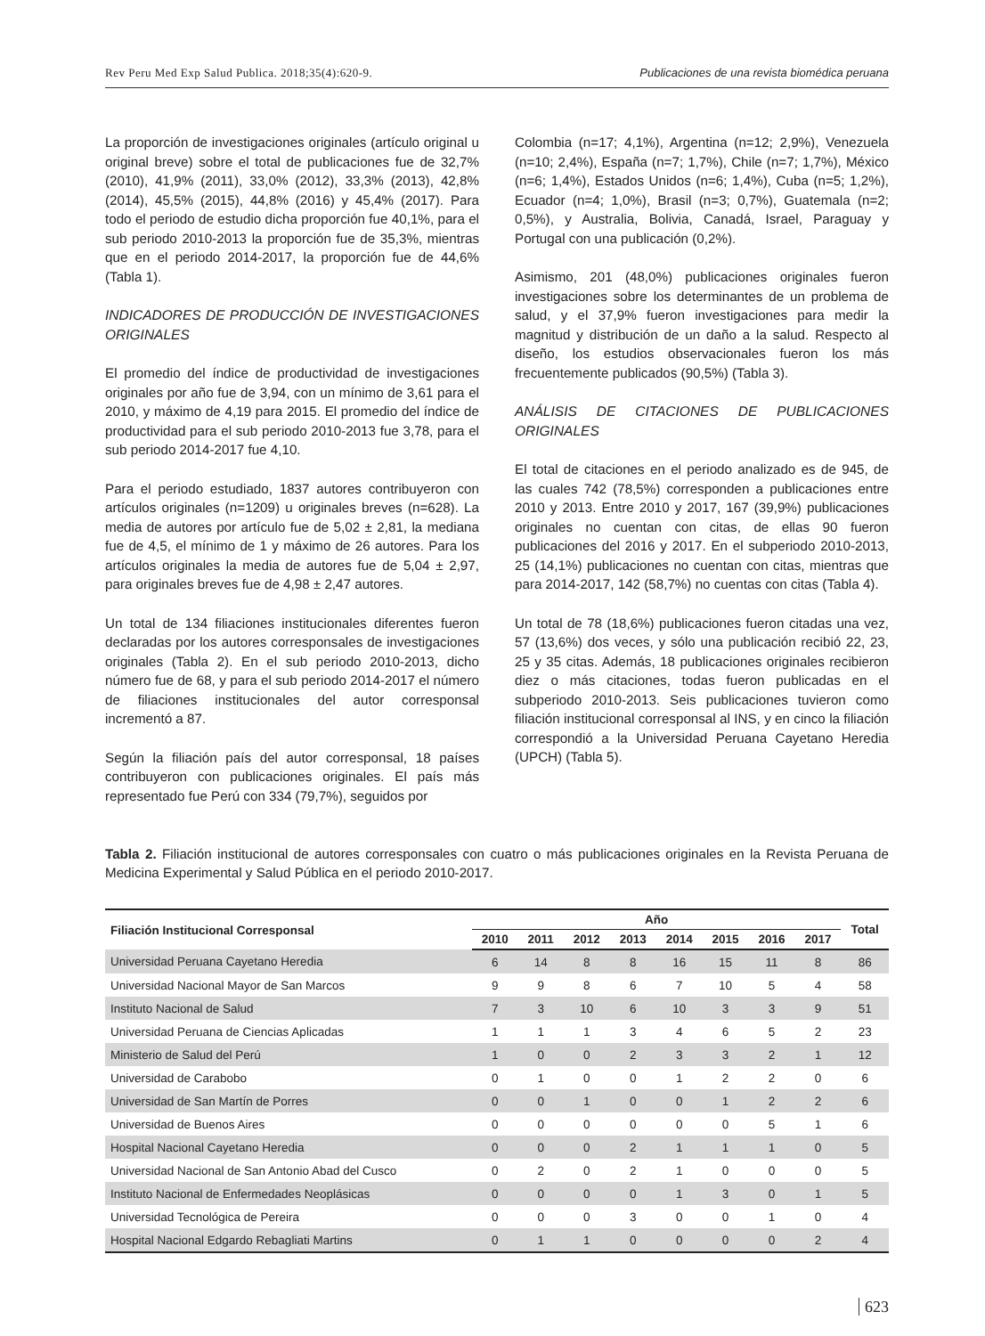Rev Peru Med Exp Salud Publica. 2018;35(4):620-9. Publicaciones de una revista biomédica peruana
La proporción de investigaciones originales (artículo original u original breve) sobre el total de publicaciones fue de 32,7% (2010), 41,9% (2011), 33,0% (2012), 33,3% (2013), 42,8% (2014), 45,5% (2015), 44,8% (2016) y 45,4% (2017). Para todo el periodo de estudio dicha proporción fue 40,1%, para el sub periodo 2010-2013 la proporción fue de 35,3%, mientras que en el periodo 2014-2017, la proporción fue de 44,6% (Tabla 1).
INDICADORES DE PRODUCCIÓN DE INVESTIGACIONES ORIGINALES
El promedio del índice de productividad de investigaciones originales por año fue de 3,94, con un mínimo de 3,61 para el 2010, y máximo de 4,19 para 2015. El promedio del índice de productividad para el sub periodo 2010-2013 fue 3,78, para el sub periodo 2014-2017 fue 4,10.
Para el periodo estudiado, 1837 autores contribuyeron con artículos originales (n=1209) u originales breves (n=628). La media de autores por artículo fue de 5,02 ± 2,81, la mediana fue de 4,5, el mínimo de 1 y máximo de 26 autores. Para los artículos originales la media de autores fue de 5,04 ± 2,97, para originales breves fue de 4,98 ± 2,47 autores.
Un total de 134 filiaciones institucionales diferentes fueron declaradas por los autores corresponsales de investigaciones originales (Tabla 2). En el sub periodo 2010-2013, dicho número fue de 68, y para el sub periodo 2014-2017 el número de filiaciones institucionales del autor corresponsal incrementó a 87.
Según la filiación país del autor corresponsal, 18 países contribuyeron con publicaciones originales. El país más representado fue Perú con 334 (79,7%), seguidos por
Colombia (n=17; 4,1%), Argentina (n=12; 2,9%), Venezuela (n=10; 2,4%), España (n=7; 1,7%), Chile (n=7; 1,7%), México (n=6; 1,4%), Estados Unidos (n=6; 1,4%), Cuba (n=5; 1,2%), Ecuador (n=4; 1,0%), Brasil (n=3; 0,7%), Guatemala (n=2; 0,5%), y Australia, Bolivia, Canadá, Israel, Paraguay y Portugal con una publicación (0,2%).
Asimismo, 201 (48,0%) publicaciones originales fueron investigaciones sobre los determinantes de un problema de salud, y el 37,9% fueron investigaciones para medir la magnitud y distribución de un daño a la salud. Respecto al diseño, los estudios observacionales fueron los más frecuentemente publicados (90,5%) (Tabla 3).
ANÁLISIS DE CITACIONES DE PUBLICACIONES ORIGINALES
El total de citaciones en el periodo analizado es de 945, de las cuales 742 (78,5%) corresponden a publicaciones entre 2010 y 2013. Entre 2010 y 2017, 167 (39,9%) publicaciones originales no cuentan con citas, de ellas 90 fueron publicaciones del 2016 y 2017. En el subperiodo 2010-2013, 25 (14,1%) publicaciones no cuentan con citas, mientras que para 2014-2017, 142 (58,7%) no cuentas con citas (Tabla 4).
Un total de 78 (18,6%) publicaciones fueron citadas una vez, 57 (13,6%) dos veces, y sólo una publicación recibió 22, 23, 25 y 35 citas. Además, 18 publicaciones originales recibieron diez o más citaciones, todas fueron publicadas en el subperiodo 2010-2013. Seis publicaciones tuvieron como filiación institucional corresponsal al INS, y en cinco la filiación correspondió a la Universidad Peruana Cayetano Heredia (UPCH) (Tabla 5).
Tabla 2. Filiación institucional de autores corresponsales con cuatro o más publicaciones originales en la Revista Peruana de Medicina Experimental y Salud Pública en el periodo 2010-2017.
| Filiación Institucional Corresponsal | Año | | | | | | | | Total |
| --- | --- | --- | --- | --- | --- | --- | --- | --- | --- |
| | 2010 | 2011 | 2012 | 2013 | 2014 | 2015 | 2016 | 2017 | |
| Universidad Peruana Cayetano Heredia | 6 | 14 | 8 | 8 | 16 | 15 | 11 | 8 | 86 |
| Universidad Nacional Mayor de San Marcos | 9 | 9 | 8 | 6 | 7 | 10 | 5 | 4 | 58 |
| Instituto Nacional de Salud | 7 | 3 | 10 | 6 | 10 | 3 | 3 | 9 | 51 |
| Universidad Peruana de Ciencias Aplicadas | 1 | 1 | 1 | 3 | 4 | 6 | 5 | 2 | 23 |
| Ministerio de Salud del Perú | 1 | 0 | 0 | 2 | 3 | 3 | 2 | 1 | 12 |
| Universidad de Carabobo | 0 | 1 | 0 | 0 | 1 | 2 | 2 | 0 | 6 |
| Universidad de San Martín de Porres | 0 | 0 | 1 | 0 | 0 | 1 | 2 | 2 | 6 |
| Universidad de Buenos Aires | 0 | 0 | 0 | 0 | 0 | 0 | 5 | 1 | 6 |
| Hospital Nacional Cayetano Heredia | 0 | 0 | 0 | 2 | 1 | 1 | 1 | 0 | 5 |
| Universidad Nacional de San Antonio Abad del Cusco | 0 | 2 | 0 | 2 | 1 | 0 | 0 | 0 | 5 |
| Instituto Nacional de Enfermedades Neoplásicas | 0 | 0 | 0 | 0 | 1 | 3 | 0 | 1 | 5 |
| Universidad Tecnológica de Pereira | 0 | 0 | 0 | 3 | 0 | 0 | 1 | 0 | 4 |
| Hospital Nacional Edgardo Rebagliati Martins | 0 | 1 | 1 | 0 | 0 | 0 | 0 | 2 | 4 |
623